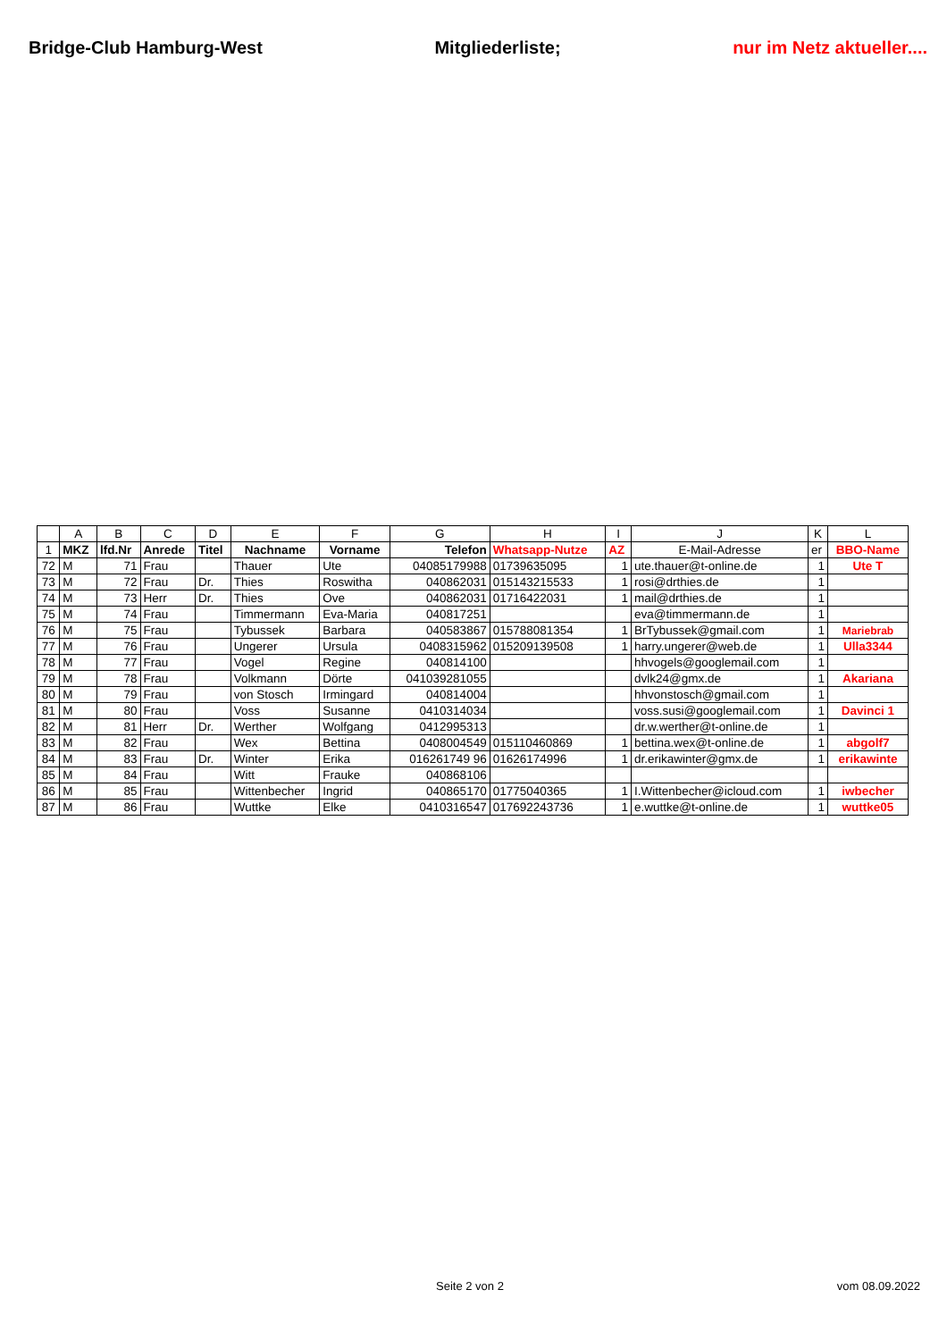Bridge-Club Hamburg-West Mitgliederliste; nur im Netz aktueller....
| | A | B | C | D | E | F | G | H | I | J | K | L |
| --- | --- | --- | --- | --- | --- | --- | --- | --- | --- | --- | --- | --- |
| 1 | MKZ | lfd.Nr | Anrede | Titel | Nachname | Vorname | Telefon | Whatsapp-Nutze | AZ | E-Mail-Adresse | er | BBO-Name |
| 72 | M | 71 | Frau | | Thauer | Ute | 04085179988 | 01739635095 | 1 | ute.thauer@t-online.de | 1 | Ute T |
| 73 | M | 72 | Frau | Dr. | Thies | Roswitha | 040862031 | 015143215533 | 1 | rosi@drthies.de | 1 | |
| 74 | M | 73 | Herr | Dr. | Thies | Ove | 040862031 | 01716422031 | 1 | mail@drthies.de | 1 | |
| 75 | M | 74 | Frau | | Timmermann | Eva-Maria | 040817251 | | | eva@timmermann.de | 1 | |
| 76 | M | 75 | Frau | | Tybussek | Barbara | 040583867 | 015788081354 | 1 | BrTybussek@gmail.com | 1 | Mariebrab |
| 77 | M | 76 | Frau | | Ungerer | Ursula | 0408315962 | 015209139508 | 1 | harry.ungerer@web.de | 1 | Ulla3344 |
| 78 | M | 77 | Frau | | Vogel | Regine | 040814100 | | | hhvogels@googlemail.com | 1 | |
| 79 | M | 78 | Frau | | Volkmann | Dörte | 041039281055 | | | dvlk24@gmx.de | 1 | Akariana |
| 80 | M | 79 | Frau | | von Stosch | Irmingard | 040814004 | | | hhvonstosch@gmail.com | 1 | |
| 81 | M | 80 | Frau | | Voss | Susanne | 0410314034 | | | voss.susi@googlemail.com | 1 | Davinci 1 |
| 82 | M | 81 | Herr | Dr. | Werther | Wolfgang | 0412995313 | | | dr.w.werther@t-online.de | 1 | |
| 83 | M | 82 | Frau | | Wex | Bettina | 0408004549 | 015110460869 | 1 | bettina.wex@t-online.de | 1 | abgolf7 |
| 84 | M | 83 | Frau | Dr. | Winter | Erika | 016261749 96 | 01626174996 | 1 | dr.erikawinter@gmx.de | 1 | erikawinte |
| 85 | M | 84 | Frau | | Witt | Frauke | 040868106 | | | | | |
| 86 | M | 85 | Frau | | Wittenbecher | Ingrid | 040865170 | 01775040365 | 1 | I.Wittenbecher@icloud.com | 1 | iwbecher |
| 87 | M | 86 | Frau | | Wuttke | Elke | 0410316547 | 017692243736 | 1 | e.wuttke@t-online.de | 1 | wuttke05 |
Seite 2 von 2 vom 08.09.2022